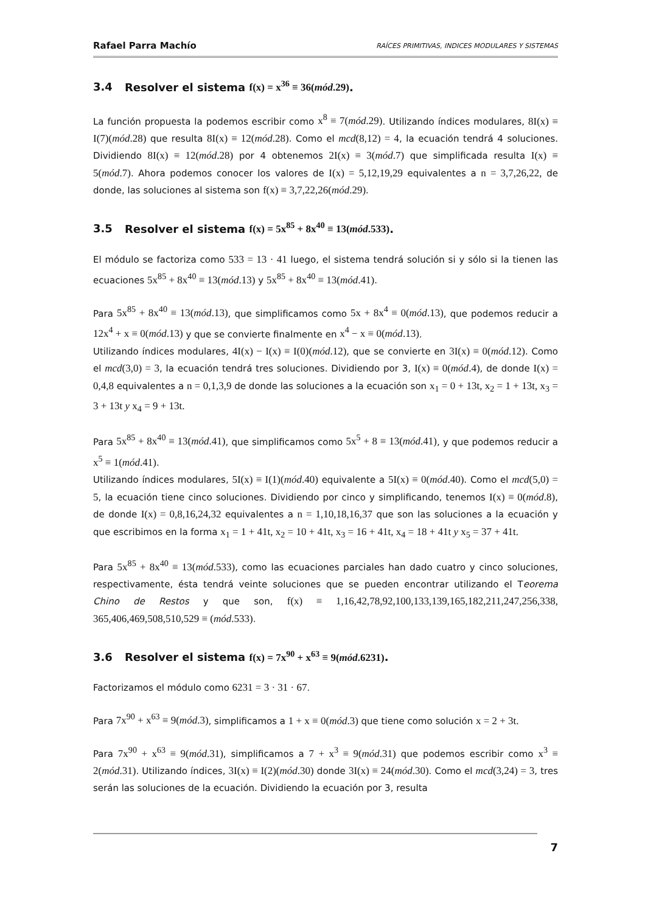Rafael Parra Machío RAÍCES PRIMITIVAS, INDICES MODULARES Y SISTEMAS
3.4 Resolver el sistema f(x) = x<sup>36</sup> ≡ 36(mód.29).
La función propuesta la podemos escribir como x<sup>8</sup> ≡ 7(mód.29). Utilizando índices modulares, 8I(x) ≡ I(7)(mód.28) que resulta 8I(x) ≡ 12(mód.28). Como el mcd(8,12) = 4, la ecuación tendrá 4 soluciones. Dividiendo 8I(x) ≡ 12(mód.28) por 4 obtenemos 2I(x) ≡ 3(mód.7) que simplificada resulta I(x) ≡ 5(mód.7). Ahora podemos conocer los valores de I(x) = 5,12,19,29 equivalentes a n = 3,7,26,22, de donde, las soluciones al sistema son f(x) ≡ 3,7,22,26(mód.29).
3.5 Resolver el sistema f(x) = 5x<sup>85</sup> + 8x<sup>40</sup> ≡ 13(mód.533).
El módulo se factoriza como 533 = 13 · 41 luego, el sistema tendrá solución si y sólo si la tienen las ecuaciones 5x<sup>85</sup> + 8x<sup>40</sup> ≡ 13(mód.13) y 5x<sup>85</sup> + 8x<sup>40</sup> ≡ 13(mód.41).
Para 5x<sup>85</sup> + 8x<sup>40</sup> ≡ 13(mód.13), que simplificamos como 5x + 8x<sup>4</sup> ≡ 0(mód.13), que podemos reducir a 12x<sup>4</sup> + x ≡ 0(mód.13) y que se convierte finalmente en x<sup>4</sup> − x ≡ 0(mód.13).
Utilizando índices modulares, 4I(x) − I(x) ≡ I(0)(mód.12), que se convierte en 3I(x) ≡ 0(mód.12). Como el mcd(3,0) = 3, la ecuación tendrá tres soluciones. Dividiendo por 3, I(x) ≡ 0(mód.4), de donde I(x) = 0,4,8 equivalentes a n = 0,1,3,9 de donde las soluciones a la ecuación son x<sub>1</sub> = 0 + 13t, x<sub>2</sub> = 1 + 13t, x<sub>3</sub> = 3 + 13t y x<sub>4</sub> = 9 + 13t.
Para 5x<sup>85</sup> + 8x<sup>40</sup> ≡ 13(mód.41), que simplificamos como 5x<sup>5</sup> + 8 ≡ 13(mód.41), y que podemos reducir a x<sup>5</sup> ≡ 1(mód.41).
Utilizando índices modulares, 5I(x) ≡ I(1)(mód.40) equivalente a 5I(x) ≡ 0(mód.40). Como el mcd(5,0) = 5, la ecuación tiene cinco soluciones. Dividiendo por cinco y simplificando, tenemos I(x) ≡ 0(mód.8), de donde I(x) = 0,8,16,24,32 equivalentes a n = 1,10,18,16,37 que son las soluciones a la ecuación y que escribimos en la forma x<sub>1</sub> = 1 + 41t, x<sub>2</sub> = 10 + 41t, x<sub>3</sub> = 16 + 41t, x<sub>4</sub> = 18 + 41t y x<sub>5</sub> = 37 + 41t.
Para 5x<sup>85</sup> + 8x<sup>40</sup> ≡ 13(mód.533), como las ecuaciones parciales han dado cuatro y cinco soluciones, respectivamente, ésta tendrá veinte soluciones que se pueden encontrar utilizando el Teorema Chino de Restos y que son, f(x) ≡ 1,16,42,78,92,100,133,139,165,182,211,247,256,338, 365,406,469,508,510,529 ≡ (mód.533).
3.6 Resolver el sistema f(x) = 7x<sup>90</sup> + x<sup>63</sup> ≡ 9(mód.6231).
Factorizamos el módulo como 6231 = 3 · 31 · 67.
Para 7x<sup>90</sup> + x<sup>63</sup> ≡ 9(mód.3), simplificamos a 1 + x ≡ 0(mód.3) que tiene como solución x = 2 + 3t.
Para 7x<sup>90</sup> + x<sup>63</sup> ≡ 9(mód.31), simplificamos a 7 + x<sup>3</sup> ≡ 9(mód.31) que podemos escribir como x<sup>3</sup> ≡ 2(mód.31). Utilizando índices, 3I(x) ≡ I(2)(mód.30) donde 3I(x) ≡ 24(mód.30). Como el mcd(3,24) = 3, tres serán las soluciones de la ecuación. Dividiendo la ecuación por 3, resulta
7